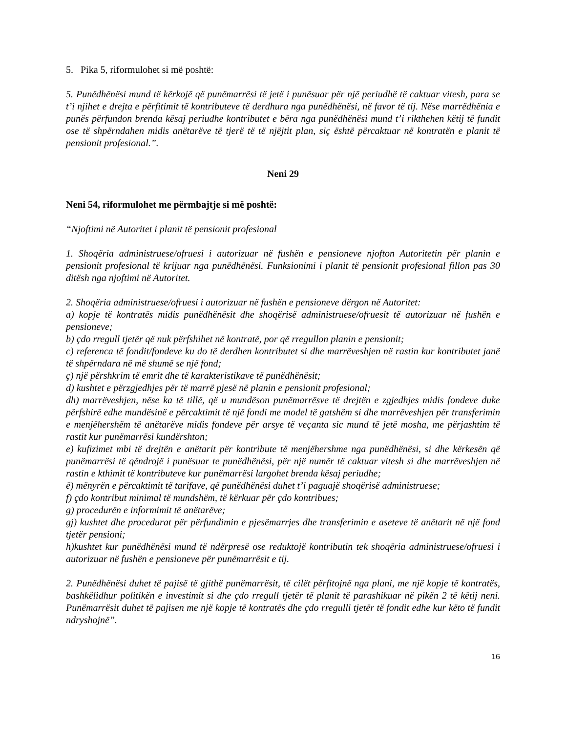5. Pika 5, riformulohet si më poshtë:
5. Punëdhënësi mund të kërkojë që punëmarrësi të jetë i punësuar për një periudhë të caktuar vitesh, para se t’i njihet e drejta e përfitimit të kontributeve të derdhura nga punëdhënësi, në favor të tij. Nëse marrëdhënia e punës përfundon brenda kësaj periudhe kontributet e bëra nga punëdhënësi mund t’i rikthehen këtij të fundit ose të shpërndahen midis anëtarëve të tjerë të të njëjtit plan, siç është përcaktuar në kontratën e planit të pensionit profesional.”.
Neni 29
Neni 54, riformulohet me përmbajtje si më poshtë:
“Njoftimi në Autoritet i planit të pensionit profesional
1. Shoqëria administruese/ofruesi i autorizuar në fushën e pensioneve njofton Autoritetin për planin e pensionit profesional të krijuar nga punëdhënësi. Funksionimi i planit të pensionit profesional fillon pas 30 ditësh nga njoftimi në Autoritet.
2. Shoqëria administruese/ofruesi i autorizuar në fushën e pensioneve dërgon në Autoritet:
a) kopje të kontratës midis punëdhënësit dhe shoqërisë administruese/ofruesit të autorizuar në fushën e pensioneve;
b) çdo rregull tjetër që nuk përfshihet në kontratë, por që rregullon planin e pensionit;
c) referenca të fondit/fondeve ku do të derdhen kontributet si dhe marrëveshjen në rastin kur kontributet janë të shpërndara në më shumë se një fond;
ç) një përshkrim të emrit dhe të karakteristikave të punëdhënësit;
d) kushtet e përzgjedhjes për të marrë pjesë në planin e pensionit profesional;
dh) marrëveshjen, nëse ka të tillë, që u mundëson punëmarrësve të drejtën e zgjedhjes midis fondeve duke përfshirë edhe mundësinë e përcaktimit të një fondi me model të gatshëm si dhe marrëveshjen për transferimin e menjëhershëm të anëtarëve midis fondeve për arsye të veçanta sic mund të jetë mosha, me përjashtim të rastit kur punëmarrësi kundërshton;
e) kufizimet mbi të drejtën e anëtarit për kontribute të menjëhershme nga punëdhënësi, si dhe kërkesën që punëmarrësi të qëndrojë i punësuar te punëdhënësi, për një numër të caktuar vitesh si dhe marrëveshjen në rastin e kthimit të kontributeve kur punëmarrësi largohet brenda kësaj periudhe;
ë) mënyrën e përcaktimit të tarifave, që punëdhënësi duhet t’i paguajë shoqërisë administruese;
f) çdo kontribut minimal të mundshëm, të kërkuar për çdo kontribues;
g) procedurën e informimit të anëtarëve;
gj) kushtet dhe procedurat për përfundimin e pjesëmarrjes dhe transferimin e aseteve të anëtarit në një fond tjetër pensioni;
h)kushtet kur punëdhënësi mund të ndërpresë ose reduktojë kontributin tek shoqëria administruese/ofruesi i autorizuar në fushën e pensioneve për punëmarrësit e tij.
2. Punëdhënësi duhet të pajisë të gjithë punëmarrësit, të cilët përfitojnë nga plani, me një kopje të kontratës, bashkëlidhur politikën e investimit si dhe çdo rregull tjetër të planit të parashikuar në pikën 2 të këtij neni. Punëmarrësit duhet të pajisen me një kopje të kontratës dhe çdo rregulli tjetër të fondit edhe kur këto të fundit ndryshojnë”.
16